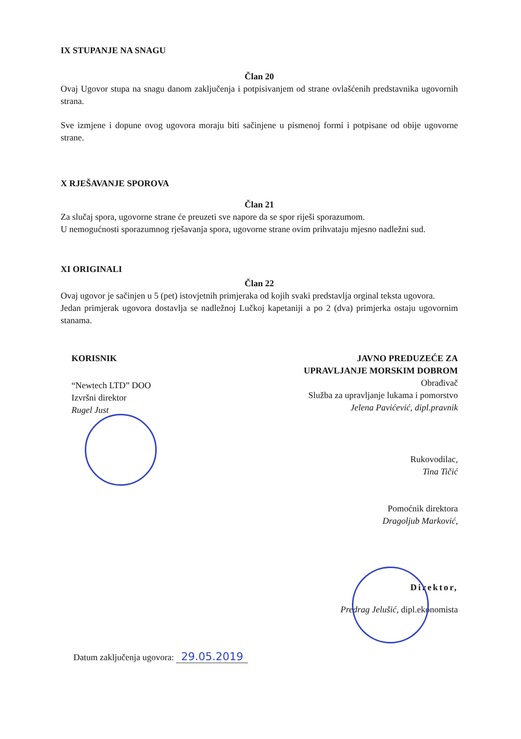IX STUPANJE NA SNAGU
Član 20
Ovaj Ugovor stupa na snagu danom zaključenja i potpisivanjem od strane ovlašćenih predstavnika ugovornih strana.
Sve izmjene i dopune ovog ugovora moraju biti sačinjene u pismenoj formi i potpisane od obije ugovorne strane.
X RJEŠAVANJE SPOROVA
Član 21
Za slučaj spora, ugovorne strane će preuzeti sve napore da se spor riješi sporazumom.
U nemogućnosti sporazumnog rješavanja spora, ugovorne strane ovim prihvataju mjesno nadležni sud.
XI ORIGINALI
Član 22
Ovaj ugovor je sačinjen u 5 (pet) istovjetnih primjeraka od kojih svaki predstavlja orginal teksta ugovora.
Jedan primjerak ugovora dostavlja se nadležnoj Lučkoj kapetaniji a po 2 (dva) primjerka ostaju ugovornim stanama.
KORISNIK
“Newtech LTD” DOO
Izvršni direktor
Rugel Just
JAVNO PREDUZEĆE ZA
UPRAVLJANJE MORSKIM DOBROM
Obrađivač
Služba za upravljanje lukama i pomorstvo
Jelena Pavićević, dipl.pravnik
Rukovodilac,
Tina Tičić
Pomoćnik direktora
Dragoljub Marković,
Direktor,
Predrag Jelušić, dipl.ekonomista
Datum zaključenja ugovora: 29.05.2019